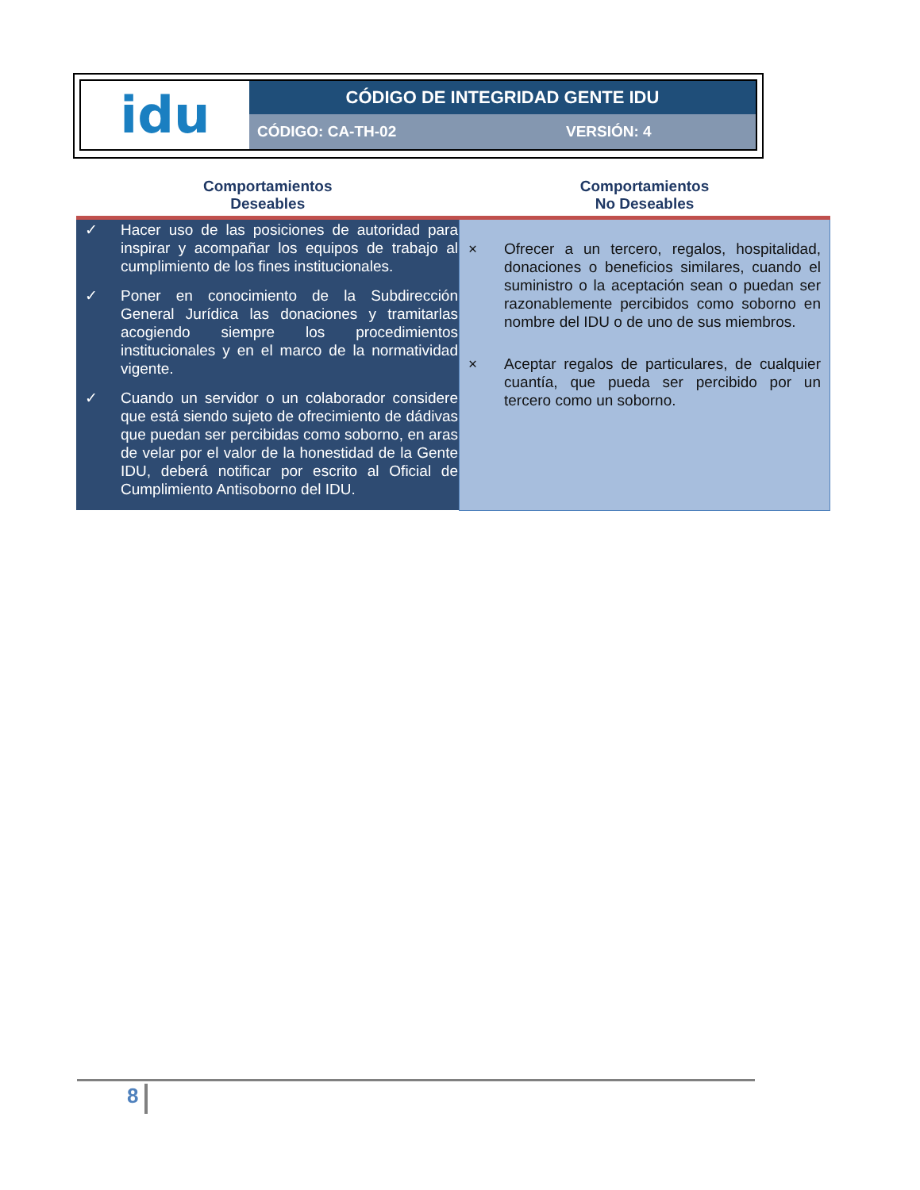| idu | CÓDIGO DE INTEGRIDAD GENTE IDU | |
| | CÓDIGO: CA-TH-02 | VERSIÓN: 4 |
| Comportamientos Deseables | Comportamientos No Deseables |
| --- | --- |
| ✓ Hacer uso de las posiciones de autoridad para inspirar y acompañar los equipos de trabajo al cumplimiento de los fines institucionales. ✓ Poner en conocimiento de la Subdirección General Jurídica las donaciones y tramitarlas acogiendo siempre los procedimientos institucionales y en el marco de la normatividad vigente. ✓ Cuando un servidor o un colaborador considere que está siendo sujeto de ofrecimiento de dádivas que puedan ser percibidas como soborno, en aras de velar por el valor de la honestidad de la Gente IDU, deberá notificar por escrito al Oficial de Cumplimiento Antisoborno del IDU. | × Ofrecer a un tercero, regalos, hospitalidad, donaciones o beneficios similares, cuando el suministro o la aceptación sean o puedan ser razonablemente percibidos como soborno en nombre del IDU o de uno de sus miembros. × Aceptar regalos de particulares, de cualquier cuantía, que pueda ser percibido por un tercero como un soborno. |
8